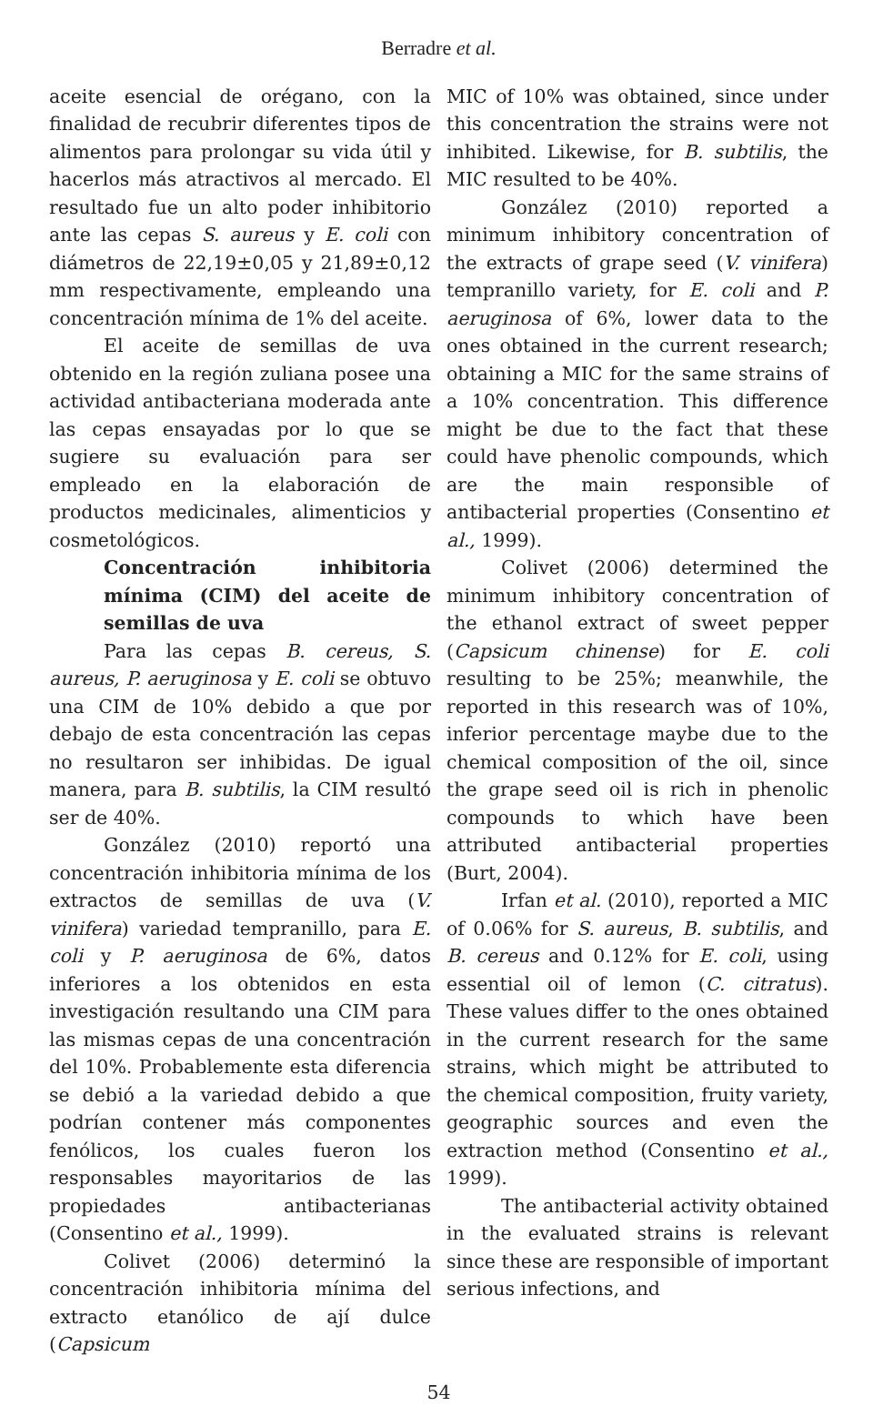Berradre et al.
aceite esencial de orégano, con la finalidad de recubrir diferentes tipos de alimentos para prolongar su vida útil y hacerlos más atractivos al mercado. El resultado fue un alto poder inhibitorio ante las cepas S. aureus y E. coli con diámetros de 22,19±0,05 y 21,89±0,12 mm respectivamente, empleando una concentración mínima de 1% del aceite.
El aceite de semillas de uva obtenido en la región zuliana posee una actividad antibacteriana moderada ante las cepas ensayadas por lo que se sugiere su evaluación para ser empleado en la elaboración de productos medicinales, alimenticios y cosmetológicos.
Concentración inhibitoria mínima (CIM) del aceite de semillas de uva
Para las cepas B. cereus, S. aureus, P. aeruginosa y E. coli se obtuvo una CIM de 10% debido a que por debajo de esta concentración las cepas no resultaron ser inhibidas. De igual manera, para B. subtilis, la CIM resultó ser de 40%.
González (2010) reportó una concentración inhibitoria mínima de los extractos de semillas de uva (V. vinifera) variedad tempranillo, para E. coli y P. aeruginosa de 6%, datos inferiores a los obtenidos en esta investigación resultando una CIM para las mismas cepas de una concentración del 10%. Probablemente esta diferencia se debió a la variedad debido a que podrían contener más componentes fenólicos, los cuales fueron los responsables mayoritarios de las propiedades antibacterianas (Consentino et al., 1999).
Colivet (2006) determinó la concentración inhibitoria mínima del extracto etanólico de ají dulce (Capsicum
MIC of 10% was obtained, since under this concentration the strains were not inhibited. Likewise, for B. subtilis, the MIC resulted to be 40%.
González (2010) reported a minimum inhibitory concentration of the extracts of grape seed (V. vinifera) tempranillo variety, for E. coli and P. aeruginosa of 6%, lower data to the ones obtained in the current research; obtaining a MIC for the same strains of a 10% concentration. This difference might be due to the fact that these could have phenolic compounds, which are the main responsible of antibacterial properties (Consentino et al., 1999).
Colivet (2006) determined the minimum inhibitory concentration of the ethanol extract of sweet pepper (Capsicum chinense) for E. coli resulting to be 25%; meanwhile, the reported in this research was of 10%, inferior percentage maybe due to the chemical composition of the oil, since the grape seed oil is rich in phenolic compounds to which have been attributed antibacterial properties (Burt, 2004).
Irfan et al. (2010), reported a MIC of 0.06% for S. aureus, B. subtilis, and B. cereus and 0.12% for E. coli, using essential oil of lemon (C. citratus). These values differ to the ones obtained in the current research for the same strains, which might be attributed to the chemical composition, fruity variety, geographic sources and even the extraction method (Consentino et al., 1999).
The antibacterial activity obtained in the evaluated strains is relevant since these are responsible of important serious infections, and
54